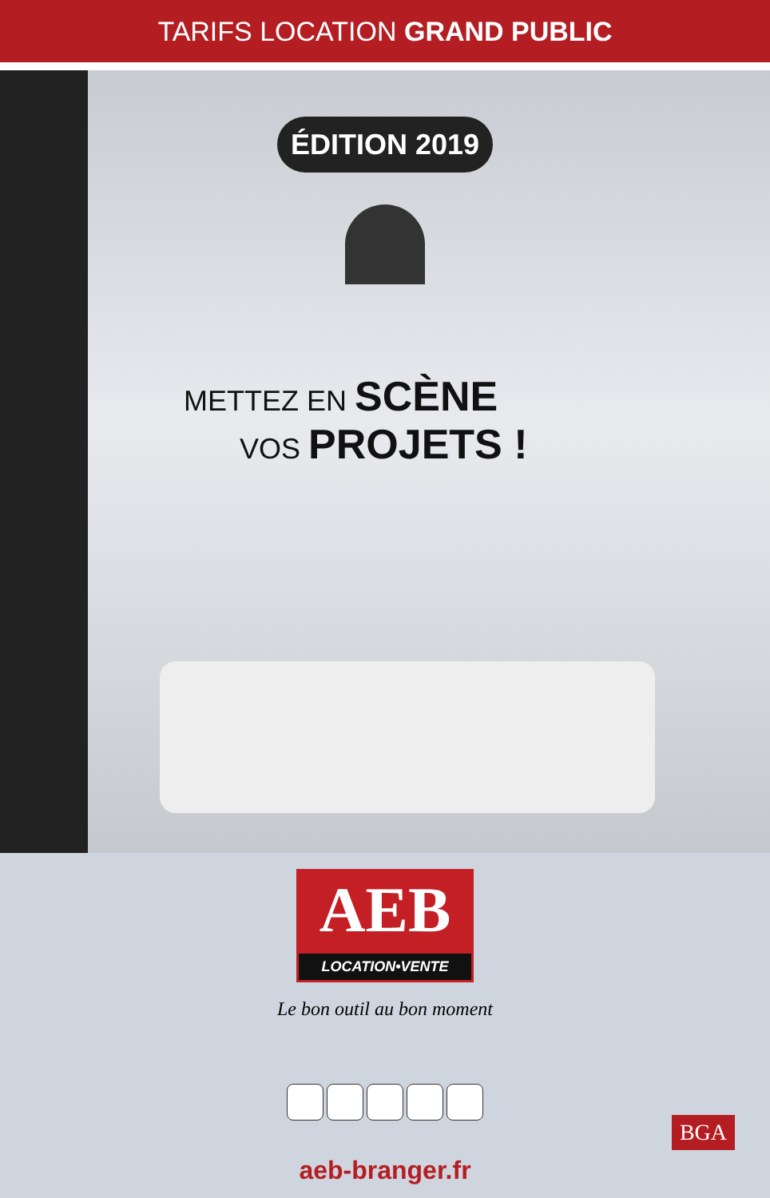TARIFS LOCATION GRAND PUBLIC
ÉDITION 2019
METTEZ EN SCÈNE
VOS PROJETS !
AEB
LOCATION•VENTE
Le bon outil au bon moment
aeb-branger.fr
BGA